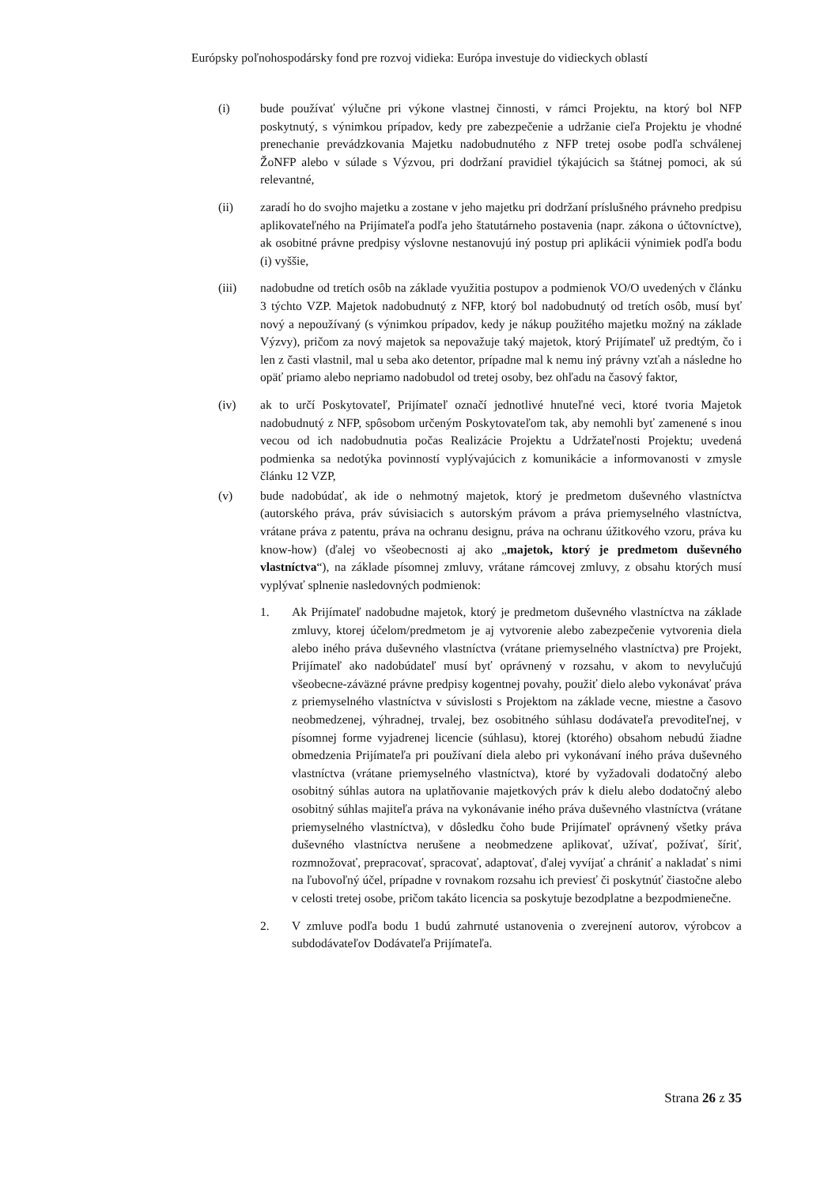Európsky poľnohospodársky fond pre rozvoj vidieka: Európa investuje do vidieckych oblastí
(i) bude používať výlučne pri výkone vlastnej činnosti, v rámci Projektu, na ktorý bol NFP poskytnutý, s výnimkou prípadov, kedy pre zabezpečenie a udržanie cieľa Projektu je vhodné prenechanie prevádzkovania Majetku nadobudnutého z NFP tretej osobe podľa schválenej ŽoNFP alebo v súlade s Výzvou, pri dodržaní pravidiel týkajúcich sa štátnej pomoci, ak sú relevantné,
(ii) zaradí ho do svojho majetku a zostane v jeho majetku pri dodržaní príslušného právneho predpisu aplikovateľného na Prijímateľa podľa jeho štatutárneho postavenia (napr. zákona o účtovníctve), ak osobitné právne predpisy výslovne nestanovujú iný postup pri aplikácii výnimiek podľa bodu (i) vyššie,
(iii) nadobudne od tretích osôb na základe využitia postupov a podmienok VO/O uvedených v článku 3 týchto VZP. Majetok nadobudnutý z NFP, ktorý bol nadobudnutý od tretích osôb, musí byť nový a nepoužívaný (s výnimkou prípadov, kedy je nákup použitého majetku možný na základe Výzvy), pričom za nový majetok sa nepovažuje taký majetok, ktorý Prijímateľ už predtým, čo i len z časti vlastnil, mal u seba ako detentor, prípadne mal k nemu iný právny vzťah a následne ho opäť priamo alebo nepriamo nadobudol od tretej osoby, bez ohľadu na časový faktor,
(iv) ak to určí Poskytovateľ, Prijímateľ označí jednotlivé hnuteľné veci, ktoré tvoria Majetok nadobudnutý z NFP, spôsobom určeným Poskytovateľom tak, aby nemohli byť zamenené s inou vecou od ich nadobudnutia počas Realizácie Projektu a Udržateľnosti Projektu; uvedená podmienka sa nedotýka povinností vyplývajúcich z komunikácie a informovanosti v zmysle článku 12 VZP,
(v) bude nadobúdať, ak ide o nehmotný majetok, ktorý je predmetom duševného vlastníctva (autorského práva, práv súvisiacich s autorským právom a práva priemyselného vlastníctva, vrátane práva z patentu, práva na ochranu designu, práva na ochranu úžitkového vzoru, práva ku know-how) (ďalej vo všeobecnosti aj ako „majetok, ktorý je predmetom duševného vlastníctva“), na základe písomnej zmluvy, vrátane rámcovej zmluvy, z obsahu ktorých musí vyplývať splnenie nasledovných podmienok:
1. Ak Prijímateľ nadobudne majetok, ktorý je predmetom duševného vlastníctva na základe zmluvy, ktorej účelom/predmetom je aj vytvorenie alebo zabezpečenie vytvorenia diela alebo iného práva duševného vlastníctva (vrátane priemyselného vlastníctva) pre Projekt, Prijímateľ ako nadobúdateľ musí byť oprávnený v rozsahu, v akom to nevylučujú všeobecne-záväzné právne predpisy kogentnej povahy, použiť dielo alebo vykonávať práva z priemyselného vlastníctva v súvislosti s Projektom na základe vecne, miestne a časovo neobmedzenej, výhradnej, trvalej, bez osobitného súhlasu dodávateľa prevoditeľnej, v písomnej forme vyjadrenej licencie (súhlasu), ktorej (ktorého) obsahom nebudú žiadne obmedzenia Prijímateľa pri používaní diela alebo pri vykonávaní iného práva duševného vlastníctva (vrátane priemyselného vlastníctva), ktoré by vyžadovali dodatočný alebo osobitný súhlas autora na uplatňovanie majetkových práv k dielu alebo dodatočný alebo osobitný súhlas majiteľa práva na vykonávanie iného práva duševného vlastníctva (vrátane priemyselného vlastníctva), v dôsledku čoho bude Prijímateľ oprávnený všetky práva duševného vlastníctva nerušene a neobmedzene aplikovať, užívať, požívať, šíriť, rozmnožovať, prepracovať, spracovať, adaptovať, ďalej vyvíjať a chrániť a nakladať s nimi na ľubovoľný účel, prípadne v rovnakom rozsahu ich previesť či poskytnúť čiastočne alebo v celosti tretej osobe, pričom takáto licencia sa poskytuje bezodplatne a bezpodmienečne.
2. V zmluve podľa bodu 1 budú zahrnuté ustanovenia o zverejnení autorov, výrobcov a subdodávateľov Dodávateľa Prijímateľa.
Strana 26 z 35